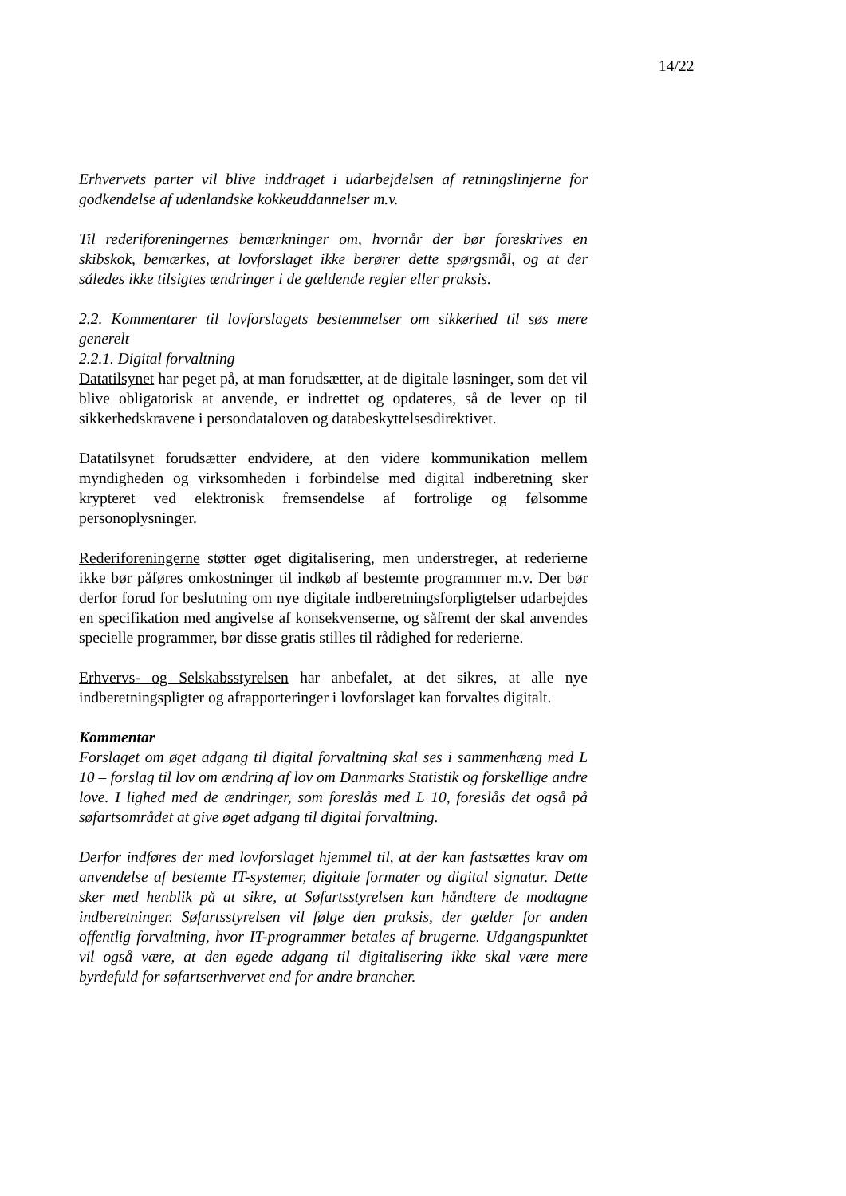14/22
Erhvervets parter vil blive inddraget i udarbejdelsen af retningslinjerne for godkendelse af udenlandske kokkeuddannelser m.v.
Til rederiforeningernes bemærkninger om, hvornår der bør foreskrives en skibskok, bemærkes, at lovforslaget ikke berører dette spørgsmål, og at der således ikke tilsigtes ændringer i de gældende regler eller praksis.
2.2. Kommentarer til lovforslagets bestemmelser om sikkerhed til søs mere generelt
2.2.1. Digital forvaltning
Datatilsynet har peget på, at man forudsætter, at de digitale løsninger, som det vil blive obligatorisk at anvende, er indrettet og opdateres, så de lever op til sikkerhedskravene i persondataloven og databeskyttelsesdirektivet.
Datatilsynet forudsætter endvidere, at den videre kommunikation mellem myndigheden og virksomheden i forbindelse med digital indberetning sker krypteret ved elektronisk fremsendelse af fortrolige og følsomme personoplysninger.
Rederiforeningerne støtter øget digitalisering, men understreger, at rederierne ikke bør påføres omkostninger til indkøb af bestemte programmer m.v. Der bør derfor forud for beslutning om nye digitale indberetningsforpligtelser udarbejdes en specifikation med angivelse af konsekvenserne, og såfremt der skal anvendes specielle programmer, bør disse gratis stilles til rådighed for rederierne.
Erhvervs- og Selskabsstyrelsen har anbefalet, at det sikres, at alle nye indberetningspligter og afrapporteringer i lovforslaget kan forvaltes digitalt.
Kommentar
Forslaget om øget adgang til digital forvaltning skal ses i sammenhæng med L 10 – forslag til lov om ændring af lov om Danmarks Statistik og forskellige andre love. I lighed med de ændringer, som foreslås med L 10, foreslås det også på søfartsområdet at give øget adgang til digital forvaltning.
Derfor indføres der med lovforslaget hjemmel til, at der kan fastsættes krav om anvendelse af bestemte IT-systemer, digitale formater og digital signatur. Dette sker med henblik på at sikre, at Søfartsstyrelsen kan håndtere de modtagne indberetninger. Søfartsstyrelsen vil følge den praksis, der gælder for anden offentlig forvaltning, hvor IT-programmer betales af brugerne. Udgangspunktet vil også være, at den øgede adgang til digitalisering ikke skal være mere byrdefuld for søfartserhvervet end for andre brancher.